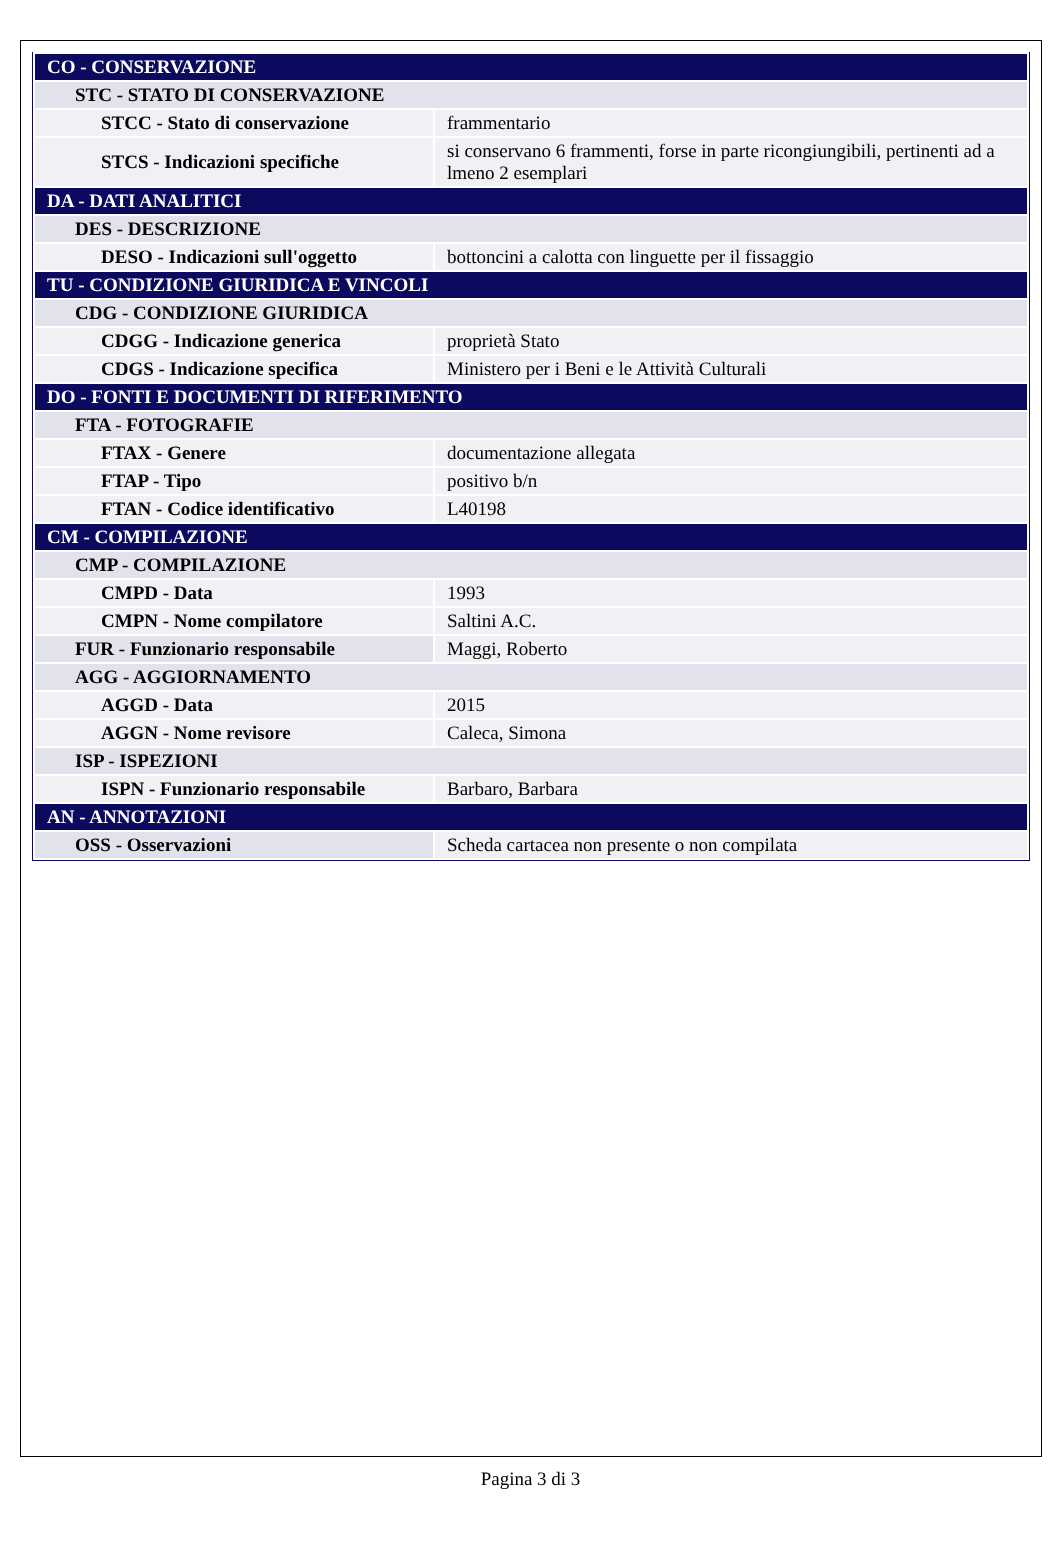| CO - CONSERVAZIONE | |
| STC - STATO DI CONSERVAZIONE | |
| STCC - Stato di conservazione | frammentario |
| STCS - Indicazioni specifiche | si conservano 6 frammenti, forse in parte ricongiungibili, pertinenti ad a lmeno 2 esemplari |
| DA - DATI ANALITICI | |
| DES - DESCRIZIONE | |
| DESO - Indicazioni sull'oggetto | bottoncini a calotta con linguette per il fissaggio |
| TU - CONDIZIONE GIURIDICA E VINCOLI | |
| CDG - CONDIZIONE GIURIDICA | |
| CDGG - Indicazione generica | proprietà Stato |
| CDGS - Indicazione specifica | Ministero per i Beni e le Attività Culturali |
| DO - FONTI E DOCUMENTI DI RIFERIMENTO | |
| FTA - FOTOGRAFIE | |
| FTAX - Genere | documentazione allegata |
| FTAP - Tipo | positivo b/n |
| FTAN - Codice identificativo | L40198 |
| CM - COMPILAZIONE | |
| CMP - COMPILAZIONE | |
| CMPD - Data | 1993 |
| CMPN - Nome compilatore | Saltini A.C. |
| FUR - Funzionario responsabile | Maggi, Roberto |
| AGG - AGGIORNAMENTO | |
| AGGD - Data | 2015 |
| AGGN - Nome revisore | Caleca, Simona |
| ISP - ISPEZIONI | |
| ISPN - Funzionario responsabile | Barbaro, Barbara |
| AN - ANNOTAZIONI | |
| OSS - Osservazioni | Scheda cartacea non presente o non compilata |
Pagina 3 di 3